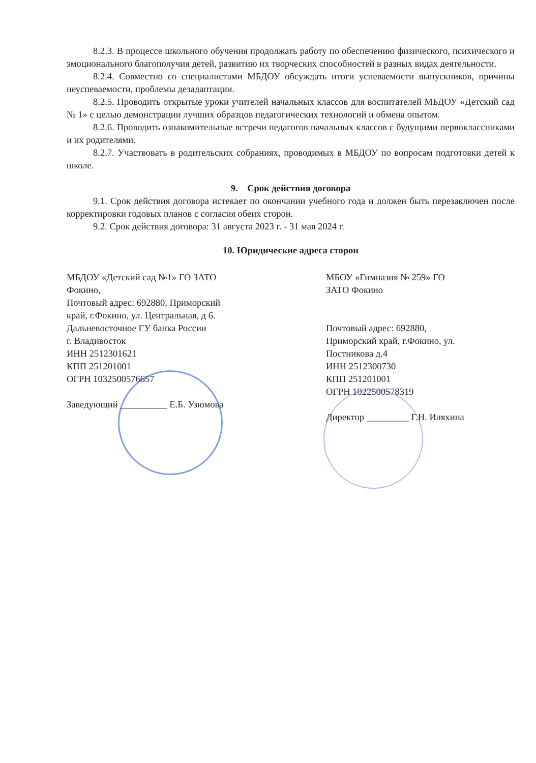8.2.3. В процессе школьного обучения продолжать работу по обеспечению физического, психического и эмоционального благополучия детей, развитию их творческих способностей в разных видах деятельности.
8.2.4. Совместно со специалистами МБДОУ обсуждать итоги успеваемости выпускников, причины неуспеваемости, проблемы дезадаптации.
8.2.5. Проводить открытые уроки учителей начальных классов для воспитателей МБДОУ «Детский сад № 1» с целью демонстрации лучших образцов педагогических технологий и обмена опытом.
8.2.6. Проводить ознакомительные встречи педагогов начальных классов с будущими первоклассниками и их родителями.
8.2.7. Участвовать в родительских собраниях, проводимых в МБДОУ по вопросам подготовки детей к школе.
9. Срок действия договора
9.1. Срок действия договора истекает по окончании учебного года и должен быть перезаключен после корректировки годовых планов с согласия обеих сторон.
9.2. Срок действия договора: 31 августа 2023 г. - 31 мая 2024 г.
10. Юридические адреса сторон
МБДОУ «Детский сад №1» ГО ЗАТО
Фокино,
Почтовый адрес: 692880, Приморский
край, г.Фокино, ул. Центральная, д 6.
Дальневосточное ГУ банка России
г. Владивосток
ИНН 2512301621
КПП 251201001
ОГРН 1032500576657
Заведующий __________ Е.Б. Узюмова
МБОУ «Гимназия № 259» ГО
ЗАТО Фокино
Почтовый адрес: 692880,
Приморский край, г.Фокино, ул.
Постникова д.4
ИНН 2512300730
КПП 251201001
ОГРН 1022500578319
Директор _________ Г.Н. Иляхина